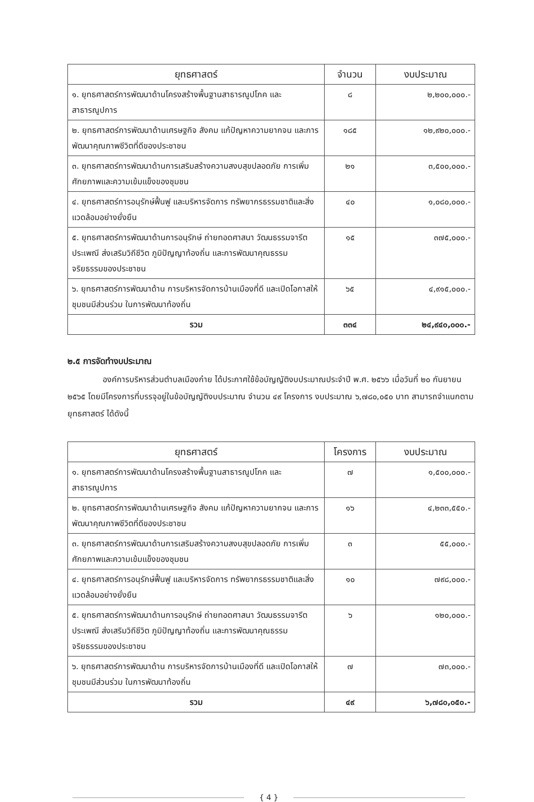| ยุทธศาสตร์ | จำนวน | งบประมาณ |
| --- | --- | --- |
| ๑. ยุทธศาสตร์การพัฒนาด้านโครงสร้างพื้นฐานสาธารณูปโภค และสาธารณูปการ | ๘ | ๒,๒๐๐,๐๐๐.- |
| ๒. ยุทธศาสตร์การพัฒนาด้านเศรษฐกิจ สังคม แก้ปัญหาความยากจน และการพัฒนาคุณภาพชีวิตที่ดีของประชาชน | ๑๘๕ | ๑๒,๙๒๐,๐๐๐.- |
| ๓. ยุทธศาสตร์การพัฒนาด้านการเสริมสร้างความสงบสุขปลอดภัย การเพิ่มศักยภาพและความเข้มแข็งของชุมชน | ๒๑ | ๓,๕๐๐,๐๐๐.- |
| ๔. ยุทธศาสตร์การอนุรักษ์ฟื้นฟู และบริหารจัดการ ทรัพยากรธรรมชาติและสิ่งแวดล้อมอย่างยั่งยืน | ๔๐ | ๑,๐๘๐,๐๐๐.- |
| ๕. ยุทธศาสตร์การพัฒนาด้านการอนุรักษ์ ถ่ายทอดศาสนา วัฒนธรรมจารีตประเพณี ส่งเสริมวิถีชีวิต ภูมิปัญญาท้องถิ่น และการพัฒนาคุณธรรม จริยธรรมของประชาชน | ๑๕ | ๓๗๕,๐๐๐.- |
| ๖. ยุทธศาสตร์การพัฒนาด้าน การบริหารจัดการบ้านเมืองที่ดี และเปิดโอกาสให้ชุมชนมีส่วนร่วม ในการพัฒนาท้องถิ่น | ๖๕ | ๔,๙๑๕,๐๐๐.- |
| รวม | ๓๓๔ | ๒๔,๙๔๐,๐๐๐.- |
๒.๕ การจัดทำงบประมาณ
องค์การบริหารส่วนตำบลเมืองก๋าย ได้ประกาศใช้ข้อบัญญัติงบประมาณประจำปี พ.ศ. ๒๕๖๖ เมื่อวันที่ ๒๐ กันยายน ๒๕๖๕ โดยมีโครงการที่บรรจุอยู่ในข้อบัญญัติงบประมาณ จำนวน ๔๙ โครงการ งบประมาณ ๖,๗๘๐,๐๕๐ บาท สามารถจำแนกตามยุทธศาสตร์ ได้ดังนี้
| ยุทธศาสตร์ | โครงการ | งบประมาณ |
| --- | --- | --- |
| ๑. ยุทธศาสตร์การพัฒนาด้านโครงสร้างพื้นฐานสาธารณูปโภค และสาธารณูปการ | ๗ | ๑,๕๐๐,๐๐๐.- |
| ๒. ยุทธศาสตร์การพัฒนาด้านเศรษฐกิจ สังคม แก้ปัญหาความยากจน และการพัฒนาคุณภาพชีวิตที่ดีของประชาชน | ๑๖ | ๔,๒๓๓,๕๕๐.- |
| ๓. ยุทธศาสตร์การพัฒนาด้านการเสริมสร้างความสงบสุขปลอดภัย การเพิ่มศักยภาพและความเข้มแข็งของชุมชน | ๓ | ๕๕,๐๐๐.- |
| ๔. ยุทธศาสตร์การอนุรักษ์ฟื้นฟู และบริหารจัดการ ทรัพยากรธรรมชาติและสิ่งแวดล้อมอย่างยั่งยืน | ๑๐ | ๗๙๘,๐๐๐.- |
| ๕. ยุทธศาสตร์การพัฒนาด้านการอนุรักษ์ ถ่ายทอดศาสนา วัฒนธรรมจารีตประเพณี ส่งเสริมวิถีชีวิต ภูมิปัญญาท้องถิ่น และการพัฒนาคุณธรรม จริยธรรมของประชาชน | ๖ | ๑๒๐,๐๐๐.- |
| ๖. ยุทธศาสตร์การพัฒนาด้าน การบริหารจัดการบ้านเมืองที่ดี และเปิดโอกาสให้ชุมชนมีส่วนร่วม ในการพัฒนาท้องถิ่น | ๗ | ๗๓,๐๐๐.- |
| รวม | ๔๙ | ๖,๗๘๐,๐๕๐.- |
{ 4 }